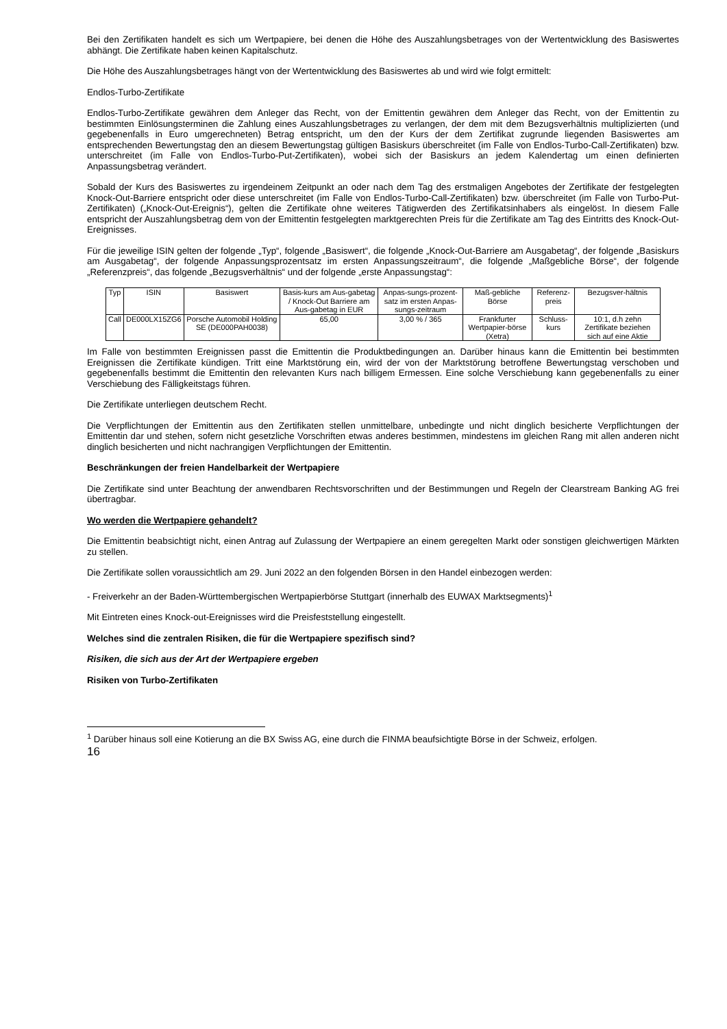Bei den Zertifikaten handelt es sich um Wertpapiere, bei denen die Höhe des Auszahlungsbetrages von der Wertentwicklung des Basiswertes abhängt. Die Zertifikate haben keinen Kapitalschutz.
Die Höhe des Auszahlungsbetrages hängt von der Wertentwicklung des Basiswertes ab und wird wie folgt ermittelt:
Endlos-Turbo-Zertifikate
Endlos-Turbo-Zertifikate gewähren dem Anleger das Recht, von der Emittentin gewähren dem Anleger das Recht, von der Emittentin zu bestimmten Einlösungsterminen die Zahlung eines Auszahlungsbetrages zu verlangen, der dem mit dem Bezugsverhältnis multiplizierten (und gegebenenfalls in Euro umgerechneten) Betrag entspricht, um den der Kurs der dem Zertifikat zugrunde liegenden Basiswertes am entsprechenden Bewertungstag den an diesem Bewertungstag gültigen Basiskurs überschreitet (im Falle von Endlos-Turbo-Call-Zertifikaten) bzw. unterschreitet (im Falle von Endlos-Turbo-Put-Zertifikaten), wobei sich der Basiskurs an jedem Kalendertag um einen definierten Anpassungsbetrag verändert.
Sobald der Kurs des Basiswertes zu irgendeinem Zeitpunkt an oder nach dem Tag des erstmaligen Angebotes der Zertifikate der festgelegten Knock-Out-Barriere entspricht oder diese unterschreitet (im Falle von Endlos-Turbo-Call-Zertifikaten) bzw. überschreitet (im Falle von Turbo-Put-Zertifikaten) („Knock-Out-Ereignis“), gelten die Zertifikate ohne weiteres Tätigwerden des Zertifikatsinhabers als eingelöst. In diesem Falle entspricht der Auszahlungsbetrag dem von der Emittentin festgelegten marktgerechten Preis für die Zertifikate am Tag des Eintritts des Knock-Out-Ereignisses.
Für die jeweilige ISIN gelten der folgende „Typ“, folgende „Basiswert“, die folgende „Knock-Out-Barriere am Ausgabetag“, der folgende „Basiskurs am Ausgabetag“, der folgende Anpassungsprozentsatz im ersten Anpassungszeitraum“, die folgende „Maßgebliche Börse“, der folgende „Referenzpreis“, das folgende „Bezugsverhältnis“ und der folgende „erste Anpassungstag“:
| Typ | ISIN | Basiswert | Basis-kurs am Aus-gabetag / Knock-Out Barriere am Aus-gabetag in EUR | Anpas-sungs-prozent-satz im ersten Anpas-sungs-zeitraum | Maß-gebliche Börse | Referenz-preis | Bezugsver-hältnis |
| Call | DE000LX15ZG6 | Porsche Automobil Holding SE (DE000PAH0038) | 65,00 | 3,00 % / 365 | Frankfurter Wertpapier-börse (Xetra) | Schluss-kurs | 10:1, d.h zehn Zertifikate beziehen sich auf eine Aktie |
Im Falle von bestimmten Ereignissen passt die Emittentin die Produktbedingungen an. Darüber hinaus kann die Emittentin bei bestimmten Ereignissen die Zertifikate kündigen. Tritt eine Marktstörung ein, wird der von der Marktstörung betroffene Bewertungstag verschoben und gegebenenfalls bestimmt die Emittentin den relevanten Kurs nach billigem Ermessen. Eine solche Verschiebung kann gegebenenfalls zu einer Verschiebung des Fälligkeitstags führen.
Die Zertifikate unterliegen deutschem Recht.
Die Verpflichtungen der Emittentin aus den Zertifikaten stellen unmittelbare, unbedingte und nicht dinglich besicherte Verpflichtungen der Emittentin dar und stehen, sofern nicht gesetzliche Vorschriften etwas anderes bestimmen, mindestens im gleichen Rang mit allen anderen nicht dinglich besicherten und nicht nachrangigen Verpflichtungen der Emittentin.
Beschränkungen der freien Handelbarkeit der Wertpapiere
Die Zertifikate sind unter Beachtung der anwendbaren Rechtsvorschriften und der Bestimmungen und Regeln der Clearstream Banking AG frei übertragbar.
Wo werden die Wertpapiere gehandelt?
Die Emittentin beabsichtigt nicht, einen Antrag auf Zulassung der Wertpapiere an einem geregelten Markt oder sonstigen gleichwertigen Märkten zu stellen.
Die Zertifikate sollen voraussichtlich am 29. Juni 2022 an den folgenden Börsen in den Handel einbezogen werden:
- Freiverkehr an der Baden-Württembergischen Wertpapierbörse Stuttgart (innerhalb des EUWAX Marktsegments)<sup>1</sup>
Mit Eintreten eines Knock-out-Ereignisses wird die Preisfeststellung eingestellt.
Welches sind die zentralen Risiken, die für die Wertpapiere spezifisch sind?
Risiken, die sich aus der Art der Wertpapiere ergeben
Risiken von Turbo-Zertifikaten
<sup>1</sup> Darüber hinaus soll eine Kotierung an die BX Swiss AG, eine durch die FINMA beaufsichtigte Börse in der Schweiz, erfolgen.
16